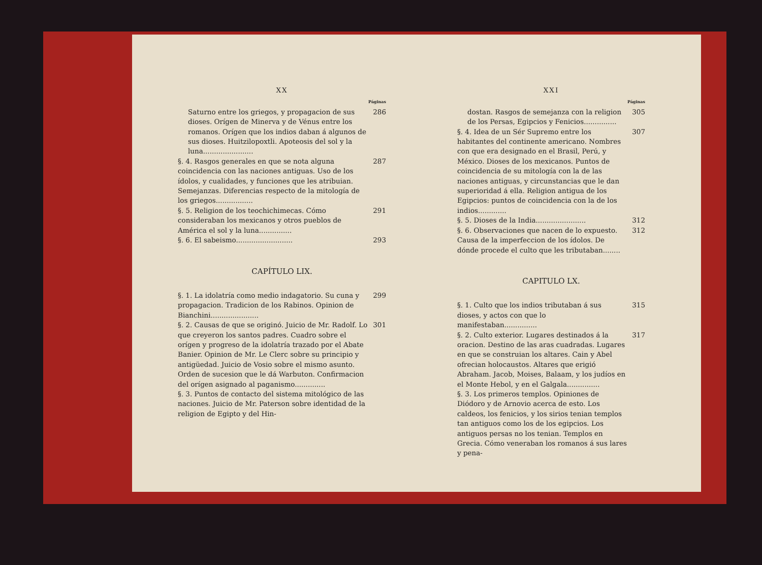XX
Páginas
Saturno entre los griegos, y propagacion de sus dioses. Orígen de Minerva y de Vénus entre los romanos. Orígen que los indios daban á algunos de sus dioses. Huitzilopoxtli. Apoteosis del sol y la luna.......................
286
§. 4. Rasgos generales en que se nota alguna coincidencia con las naciones antiguas. Uso de los ídolos, y cualidades, y funciones que les atribuian. Semejanzas. Diferencias respecto de la mitología de los griegos.................
287
§. 5. Religion de los teochichimecas. Cómo consideraban los mexicanos y otros pueblos de América el sol y la luna...............
291
§. 6. El sabeismo..........................
293
CAPÍTULO LIX.
§. 1. La idolatría como medio indagatorio. Su cuna y propagacion. Tradicion de los Rabinos. Opinion de Bianchini......................
299
§. 2. Causas de que se originó. Juicio de Mr. Radolf. Lo que creyeron los santos padres. Cuadro sobre el orígen y progreso de la idolatría trazado por el Abate Banier. Opinion de Mr. Le Clerc sobre su principio y antigüedad. Juicio de Vosio sobre el mismo asunto. Orden de sucesion que le dá Warbuton. Confirmacion del orígen asignado al paganismo..............
301
§. 3. Puntos de contacto del sistema mitológico de las naciones. Juicio de Mr. Paterson sobre identidad de la religion de Egipto y del Hin-
XXI
Páginas
dostan. Rasgos de semejanza con la religion de los Persas, Egipcios y Fenicios...............
305
§. 4. Idea de un Sér Supremo entre los habitantes del continente americano. Nombres con que era designado en el Brasil, Perú, y México. Dioses de los mexicanos. Puntos de coincidencia de su mitología con la de las naciones antiguas, y circunstancias que le dan superioridad á ella. Religion antigua de los Egipcios: puntos de coincidencia con la de los indios.............
307
§. 5. Dioses de la India.......................
312
§. 6. Observaciones que nacen de lo expuesto. Causa de la imperfeccion de los ídolos. De dónde procede el culto que les tributaban........
312
CAPITULO LX.
§. 1. Culto que los indios tributaban á sus dioses, y actos con que lo manifestaban...............
315
§. 2. Culto exterior. Lugares destinados á la oracion. Destino de las aras cuadradas. Lugares en que se construian los altares. Cain y Abel ofrecian holocaustos. Altares que erigió Abraham. Jacob, Moises, Balaam, y los judíos en el Monte Hebol, y en el Galgala...............
317
§. 3. Los primeros templos. Opiniones de Diódoro y de Arnovio acerca de esto. Los caldeos, los fenicios, y los sirios tenian templos tan antiguos como los de los egipcios. Los antiguos persas no los tenian. Templos en Grecia. Cómo veneraban los romanos á sus lares y pena-